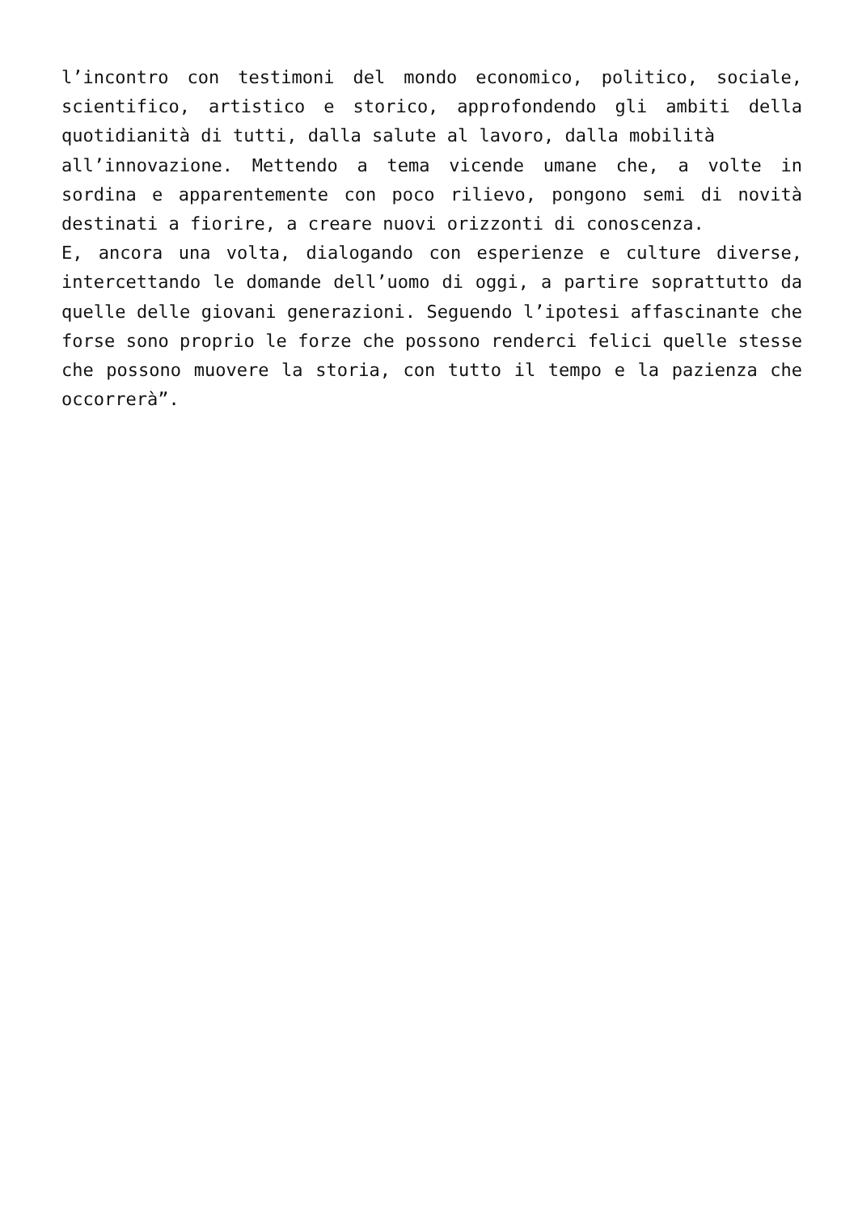l’incontro con testimoni del mondo economico, politico, sociale, scientifico, artistico e storico, approfondendo gli ambiti della quotidianità di tutti, dalla salute al lavoro, dalla mobilità
all’innovazione. Mettendo a tema vicende umane che, a volte in sordina e apparentemente con poco rilievo, pongono semi di novità destinati a fiorire, a creare nuovi orizzonti di conoscenza.
E, ancora una volta, dialogando con esperienze e culture diverse, intercettando le domande dell’uomo di oggi, a partire soprattutto da quelle delle giovani generazioni. Seguendo l’ipotesi affascinante che forse sono proprio le forze che possono renderci felici quelle stesse che possono muovere la storia, con tutto il tempo e la pazienza che occorrerà”.